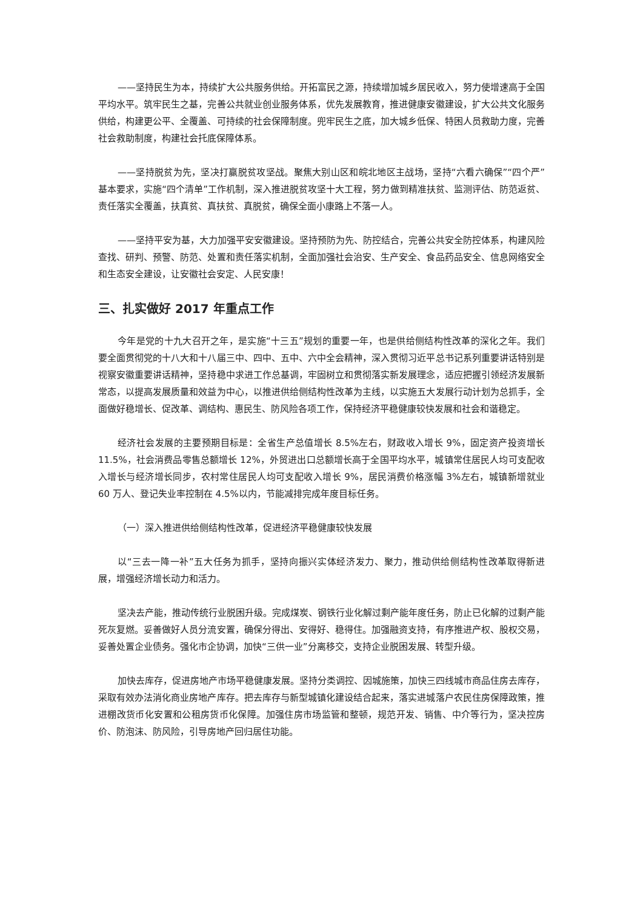——坚持民生为本，持续扩大公共服务供给。开拓富民之源，持续增加城乡居民收入，努力使增速高于全国平均水平。筑牢民生之基，完善公共就业创业服务体系，优先发展教育，推进健康安徽建设，扩大公共文化服务供给，构建更公平、全覆盖、可持续的社会保障制度。兜牢民生之底，加大城乡低保、特困人员救助力度，完善社会救助制度，构建社会托底保障体系。
——坚持脱贫为先，坚决打赢脱贫攻坚战。聚焦大别山区和皖北地区主战场，坚持“六看六确保”“四个严”基本要求，实施“四个清单”工作机制，深入推进脱贫攻坚十大工程，努力做到精准扶贫、监测评估、防范返贫、责任落实全覆盖，扶真贫、真扶贫、真脱贫，确保全面小康路上不落一人。
——坚持平安为基，大力加强平安安徽建设。坚持预防为先、防控结合，完善公共安全防控体系，构建风险查找、研判、预警、防范、处置和责任落实机制，全面加强社会治安、生产安全、食品药品安全、信息网络安全和生态安全建设，让安徽社会安定、人民安康！
三、扎实做好 2017 年重点工作
今年是党的十九大召开之年，是实施“十三五”规划的重要一年，也是供给侧结构性改革的深化之年。我们要全面贯彻党的十八大和十八届三中、四中、五中、六中全会精神，深入贯彻习近平总书记系列重要讲话特别是视察安徽重要讲话精神，坚持稳中求进工作总基调，牢固树立和贯彻落实新发展理念，适应把握引领经济发展新常态，以提高发展质量和效益为中心，以推进供给侧结构性改革为主线，以实施五大发展行动计划为总抓手，全面做好稳增长、促改革、调结构、惠民生、防风险各项工作，保持经济平稳健康较快发展和社会和谐稳定。
经济社会发展的主要预期目标是：全省生产总值增长 8.5%左右，财政收入增长 9%，固定资产投资增长 11.5%，社会消费品零售总额增长 12%，外贸进出口总额增长高于全国平均水平，城镇常住居民人均可支配收入增长与经济增长同步，农村常住居民人均可支配收入增长 9%，居民消费价格涨幅 3%左右，城镇新增就业 60 万人、登记失业率控制在 4.5%以内，节能减排完成年度目标任务。
（一）深入推进供给侧结构性改革，促进经济平稳健康较快发展
以“三去一降一补”五大任务为抓手，坚持向振兴实体经济发力、聚力，推动供给侧结构性改革取得新进展，增强经济增长动力和活力。
坚决去产能，推动传统行业脱困升级。完成煤炭、钢铁行业化解过剩产能年度任务，防止已化解的过剩产能死灰复燃。妥善做好人员分流安置，确保分得出、安得好、稳得住。加强融资支持，有序推进产权、股权交易，妥善处置企业债务。强化市企协调，加快“三供一业”分离移交，支持企业脱困发展、转型升级。
加快去库存，促进房地产市场平稳健康发展。坚持分类调控、因城施策，加快三四线城市商品住房去库存，采取有效办法消化商业房地产库存。把去库存与新型城镇化建设结合起来，落实进城落户农民住房保障政策，推进棚改货币化安置和公租房货币化保障。加强住房市场监管和整顿，规范开发、销售、中介等行为，坚决控房价、防泡沫、防风险，引导房地产回归居住功能。